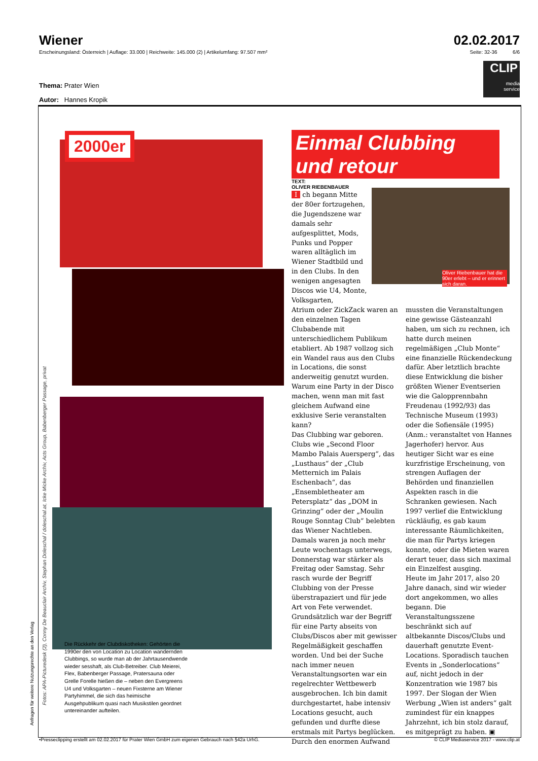Wiener 02.02.2017
Erscheinungsland: Österreich | Auflage: 33.000 | Reichweite: 145.000 (2) | Artikelumfang: 97.507 mm² Seite: 32-36 6/6
CLIP
media
service
Thema: Prater Wien
Autor: Hannes Kropik
Anfragen für weitere Nutzungsrechte an den Verlag
Fotos: APA-Picturedesk (2), Conny De Beauclair Archiv, Stephan Doleschal / doleschal.at, Icke Micke Archiv, Acts Group, Babenberger Passage, privat
2000er
Einmal Clubbing
und retour
TEXT:
OLIVER RIEBENBAUER
Oliver Riebenbauer hat die 90er erlebt – und er erinnert sich daran.
Die Rückkehr der Clubdiskotheken: Gehörten die 1990er den von Location zu Location wandernden Clubbings, so wurde man ab der Jahrtausendwende wieder sesshaft, als Club-Betreiber. Club Meierei, Flex, Babenberger Passage, Pratersauna oder Grelle Forelle hießen die – neben den Evergreens U4 und Volksgarten – neuen Fixsterne am Wiener Partyhimmel, die sich das heimische Ausgehpublikum quasi nach Musikstilen geordnet untereinander aufteilen.
I ch begann Mitte der 80er fortzugehen, die Jugendszene war damals sehr aufgesplittet, Mods, Punks und Popper waren alltäglich im Wiener Stadtbild und in den Clubs. In den wenigen angesagten Discos wie U4, Monte, Volksgarten,
Atrium oder ZickZack waren an den einzelnen Tagen Clubabende mit unterschiedlichem Publikum etabliert. Ab 1987 vollzog sich ein Wandel raus aus den Clubs in Locations, die sonst anderweitig genutzt wurden. Warum eine Party in der Disco machen, wenn man mit fast gleichem Aufwand eine exklusive Serie veranstalten kann?
Das Clubbing war geboren. Clubs wie „Second Floor Mambo Palais Auersperg“, das „Lusthaus“ der „Club Metternich im Palais Eschenbach“, das „Ensembletheater am Petersplatz“ das „DOM in Grinzing“ oder der „Moulin Rouge Sonntag Club“ belebten das Wiener Nachtleben. Damals waren ja noch mehr Leute wochentags unterwegs, Donnerstag war stärker als Freitag oder Samstag. Sehr rasch wurde der Begriff Clubbing von der Presse überstrapaziert und für jede Art von Fete verwendet. Grundsätzlich war der Begriff für eine Party abseits von Clubs/Discos aber mit gewisser Regelmäßigkeit geschaffen worden. Und bei der Suche nach immer neuen Veranstaltungsorten war ein regelrechter Wettbewerb ausgebrochen. Ich bin damit durchgestartet, habe intensiv Locations gesucht, auch gefunden und durfte diese erstmals mit Partys beglücken.
Durch den enormen Aufwand
mussten die Veranstaltungen eine gewisse Gästeanzahl haben, um sich zu rechnen, ich hatte durch meinen regelmäßigen „Club Monte“ eine finanzielle Rückendeckung dafür. Aber letztlich brachte diese Entwicklung die bisher größten Wiener Eventserien wie die Galopprennbahn Freudenau (1992/93) das Technische Museum (1993) oder die Sofiensäle (1995) (Anm.: veranstaltet von Hannes Jagerhofer) hervor. Aus heutiger Sicht war es eine kurzfristige Erscheinung, von strengen Auflagen der Behörden und finanziellen Aspekten rasch in die Schranken gewiesen. Nach 1997 verlief die Entwicklung rückläufig, es gab kaum interessante Räumlichkeiten, die man für Partys kriegen konnte, oder die Mieten waren derart teuer, dass sich maximal ein Einzelfest ausging.
Heute im Jahr 2017, also 20 Jahre danach, sind wir wieder dort angekommen, wo alles begann. Die Veranstaltungsszene beschränkt sich auf altbekannte Discos/Clubs und dauerhaft genutzte Event-Locations. Sporadisch tauchen Events in „Sonderlocations“ auf, nicht jedoch in der Konzentration wie 1987 bis 1997. Der Slogan der Wien Werbung „Wien ist anders“ galt zumindest für ein knappes Jahrzehnt, ich bin stolz darauf, es mitgeprägt zu haben. ▣
•Presseclipping erstellt am 02.02.2017 für Prater Wien GmbH zum eigenen Gebrauch nach §42a UrhG. © CLIP Mediaservice 2017 - www.clip.at